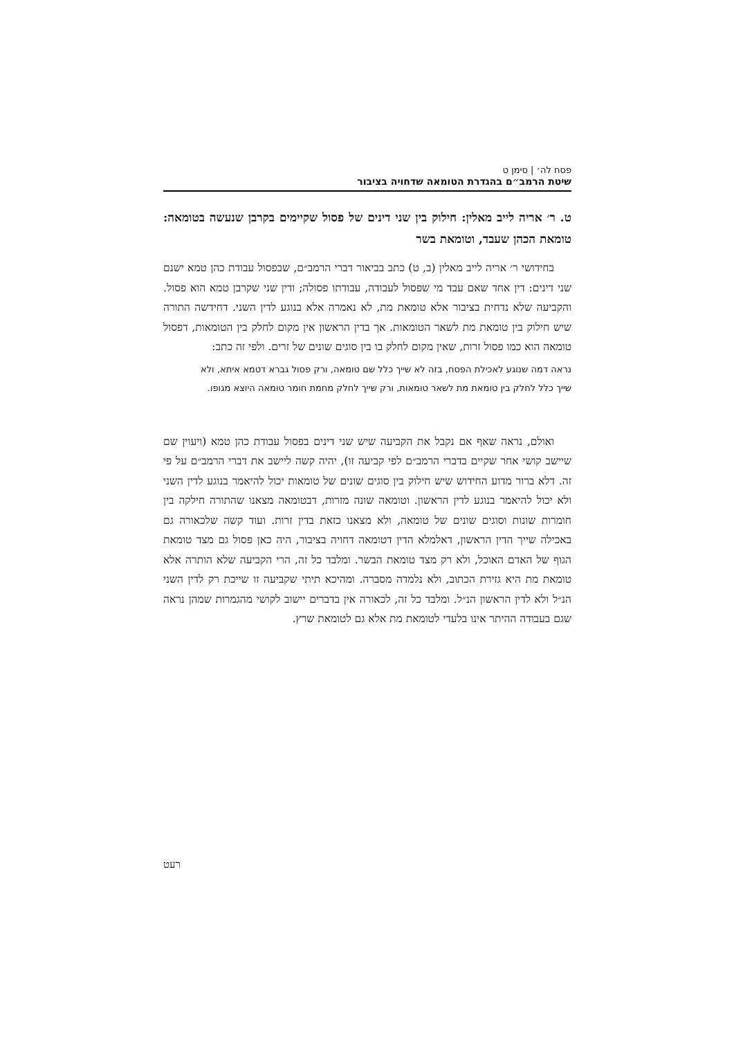פסח לה׳ | סימן ט
שיטת הרמב״ם בהגדרת הטומאה שדחויה בציבור
ט. ר׳ אריה לייב מאלין: חילוק בין שני דינים של פסול שקיימים בקרבן שנעשה בטומאה: טומאת הכהן שעבד, וטומאת בשר
בחידושי ר׳ אריה לייב מאלין (ב, ט) כתב בביאור דברי הרמב״ם, שבפסול עבודת כהן טמא ישנם שני דינים: דין אחד שאם עבד מי שפסול לעבודה, עבודתו פסולה; ודין שני שקרבן טמא הוא פסול. והקביעה שלא נדחית בציבור אלא טומאת מת, לא נאמרה אלא בנוגע לדין השני. דחידשה התורה שיש חילוק בין טומאת מת לשאר הטומאות. אך בדין הראשון אין מקום לחלק בין הטומאות, דפסול טומאה הוא כמו פסול זרות, שאין מקום לחלק בו בין סוגים שונים של זרים. ולפי זה כתב:
נראה דמה שנוגע לאכילת הפסח, בזה לא שייך כלל שם טומאה, ורק פסול גברא דטמא איתא, ולא שייך כלל לחלק בין טומאת מת לשאר טומאות, ורק שייך לחלק מחמת חומר טומאה היוצא מגופו.
ואולם, נראה שאף אם נקבל את הקביעה שיש שני דינים בפסול עבודת כהן טמא (ויעוין שם שיישב קושי אחר שקיים בדברי הרמב״ם לפי קביעה זו), יהיה קשה ליישב את דברי הרמב״ם על פי זה. דלא ברור מדוע החידוש שיש חילוק בין סוגים שונים של טומאות יכול להיאמר בנוגע לדין השני ולא יכול להיאמר בנוגע לדין הראשון. וטומאה שונה מזרות, דבטומאה מצאנו שהתורה חילקה בין חומרות שונות וסוגים שונים של טומאה, ולא מצאנו כזאת בדין זרות. ועוד קשה שלכאורה גם באכילה שייך הדין הראשון, דאלמלא הדין דטומאה דחויה בציבור, היה כאן פסול גם מצד טומאת הגוף של האדם האוכל, ולא רק מצד טומאת הבשר. ומלבד כל זה, הרי הקביעה שלא הותרה אלא טומאת מת היא גזירת הכתוב, ולא נלמדה מסברה. ומהיכא תיתי שקביעה זו שייכת רק לדין השני הנ״ל ולא לדין הראשון הנ״ל. ומלבד כל זה, לכאורה אין בדברים יישוב לקושי מהגמרות שמהן נראה שגם בעבודה ההיתר אינו בלעדי לטומאת מת אלא גם לטומאת שרץ.
רעט